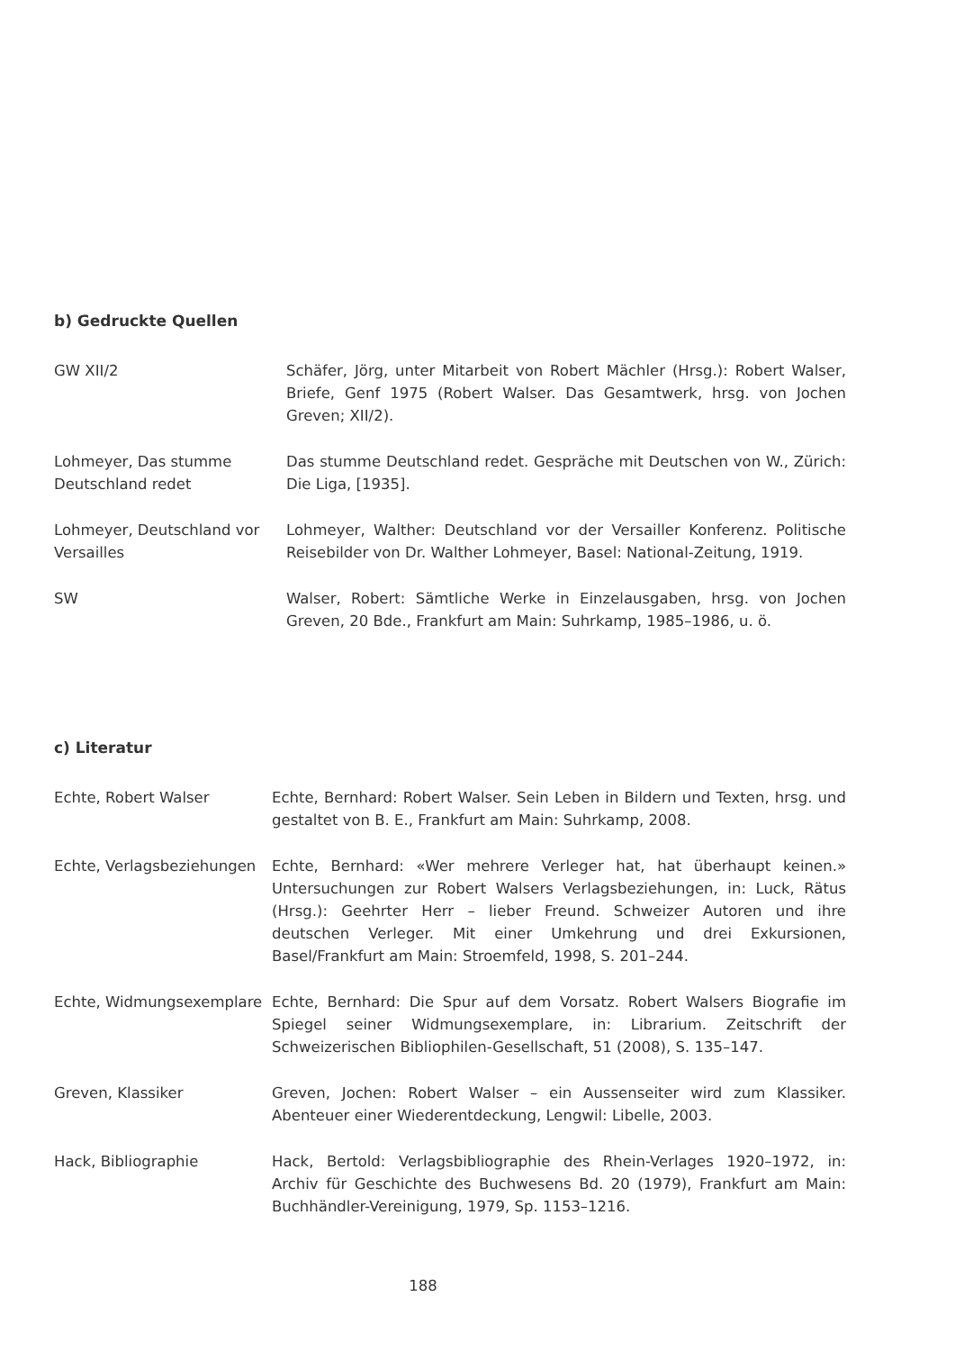b) Gedruckte Quellen
| GW XII/2 | Schäfer, Jörg, unter Mitarbeit von Robert Mächler (Hrsg.): Robert Walser, Briefe, Genf 1975 (Robert Walser. Das Gesamtwerk, hrsg. von Jochen Greven; XII/2). |
| Lohmeyer, Das stumme Deutschland redet | Das stumme Deutschland redet. Gespräche mit Deutschen von W., Zürich: Die Liga, [1935]. |
| Lohmeyer, Deutschland vor Versailles | Lohmeyer, Walther: Deutschland vor der Versailler Konferenz. Politische Reisebilder von Dr. Walther Lohmeyer, Basel: National-Zeitung, 1919. |
| SW | Walser, Robert: Sämtliche Werke in Einzelausgaben, hrsg. von Jochen Greven, 20 Bde., Frankfurt am Main: Suhrkamp, 1985–1986, u. ö. |
c) Literatur
| Echte, Robert Walser | Echte, Bernhard: Robert Walser. Sein Leben in Bildern und Texten, hrsg. und gestaltet von B. E., Frankfurt am Main: Suhrkamp, 2008. |
| Echte, Verlagsbeziehungen | Echte, Bernhard: «Wer mehrere Verleger hat, hat überhaupt keinen.» Untersuchungen zur Robert Walsers Verlagsbeziehungen, in: Luck, Rätus (Hrsg.): Geehrter Herr – lieber Freund. Schweizer Autoren und ihre deutschen Verleger. Mit einer Umkehrung und drei Exkursionen, Basel/Frankfurt am Main: Stroemfeld, 1998, S. 201–244. |
| Echte, Widmungsexemplare | Echte, Bernhard: Die Spur auf dem Vorsatz. Robert Walsers Biografie im Spiegel seiner Widmungsexemplare, in: Librarium. Zeitschrift der Schweizerischen Bibliophilen-Gesellschaft, 51 (2008), S. 135–147. |
| Greven, Klassiker | Greven, Jochen: Robert Walser – ein Aussenseiter wird zum Klassiker. Abenteuer einer Wiederentdeckung, Lengwil: Libelle, 2003. |
| Hack, Bibliographie | Hack, Bertold: Verlagsbibliographie des Rhein-Verlages 1920–1972, in: Archiv für Geschichte des Buchwesens Bd. 20 (1979), Frankfurt am Main: Buchhändler-Vereinigung, 1979, Sp. 1153–1216. |
188